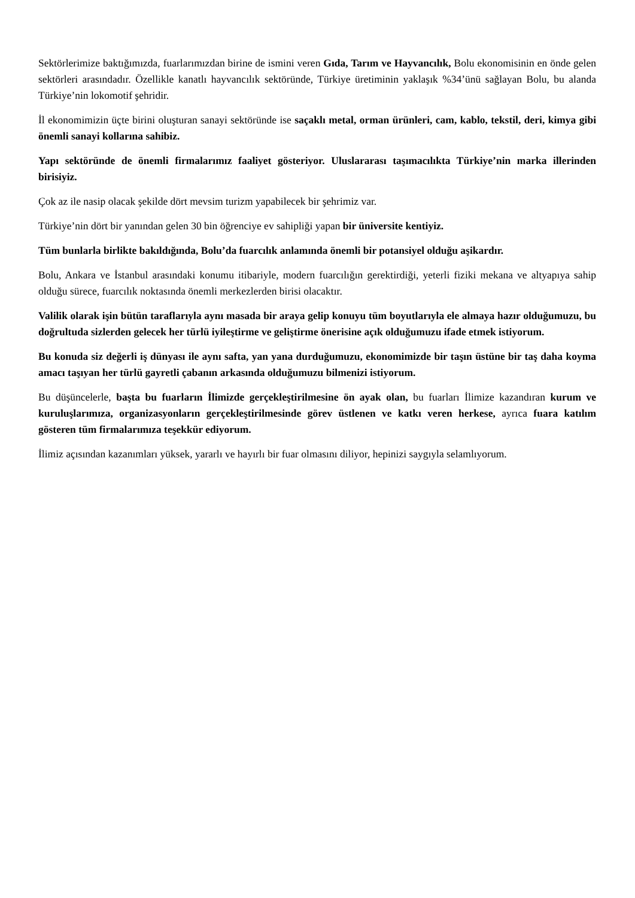Sektörlerimize baktığımızda, fuarlarımızdan birine de ismini veren Gıda, Tarım ve Hayvancılık, Bolu ekonomisinin en önde gelen sektörleri arasındadır. Özellikle kanatlı hayvancılık sektöründe, Türkiye üretiminin yaklaşık %34’ünü sağlayan Bolu, bu alanda Türkiye’nin lokomotif şehridir.
İl ekonomimizin üçte birini oluşturan sanayi sektöründe ise saçaklı metal, orman ürünleri, cam, kablo, tekstil, deri, kimya gibi önemli sanayi kollarına sahibiz.
Yapı sektöründe de önemli firmalarımız faaliyet gösteriyor. Uluslararası taşımacılıkta Türkiye’nin marka illerinden birisiyiz.
Çok az ile nasip olacak şekilde dört mevsim turizm yapabilecek bir şehrimiz var.
Türkiye’nin dört bir yanından gelen 30 bin öğrenciye ev sahipliği yapan bir üniversite kentiyiz.
Tüm bunlarla birlikte bakıldığında, Bolu’da fuarcılık anlamında önemli bir potansiyel olduğu aşikardır.
Bolu, Ankara ve İstanbul arasındaki konumu itibariyle, modern fuarcılığın gerektirdiği, yeterli fiziki mekana ve altyapıya sahip olduğu sürece, fuarcılık noktasında önemli merkezlerden birisi olacaktır.
Valilik olarak işin bütün taraflarıyla aynı masada bir araya gelip konuyu tüm boyutlarıyla ele almaya hazır olduğumuzu, bu doğrultuda sizlerden gelecek her türlü iyileştirme ve geliştirme önerisine açık olduğumuzu ifade etmek istiyorum.
Bu konuda siz değerli iş dünyası ile aynı safta, yan yana durduğumuzu, ekonomimizde bir taşın üstüne bir taş daha koyma amacı taşıyan her türlü gayretli çabanın arkasında olduğumuzu bilmenizi istiyorum.
Bu düşüncelerle, başta bu fuarların İlimizde gerçekleştirilmesine ön ayak olan, bu fuarları İlimize kazandıran kurum ve kuruluşlarımıza, organizasyonların gerçekleştirilmesinde görev üstlenen ve katkı veren herkese, ayrıca fuara katılım gösteren tüm firmalarımıza teşekkür ediyorum.
İlimiz açısından kazanımları yüksek, yararlı ve hayırlı bir fuar olmasını diliyor, hepinizi saygıyla selamlıyorum.